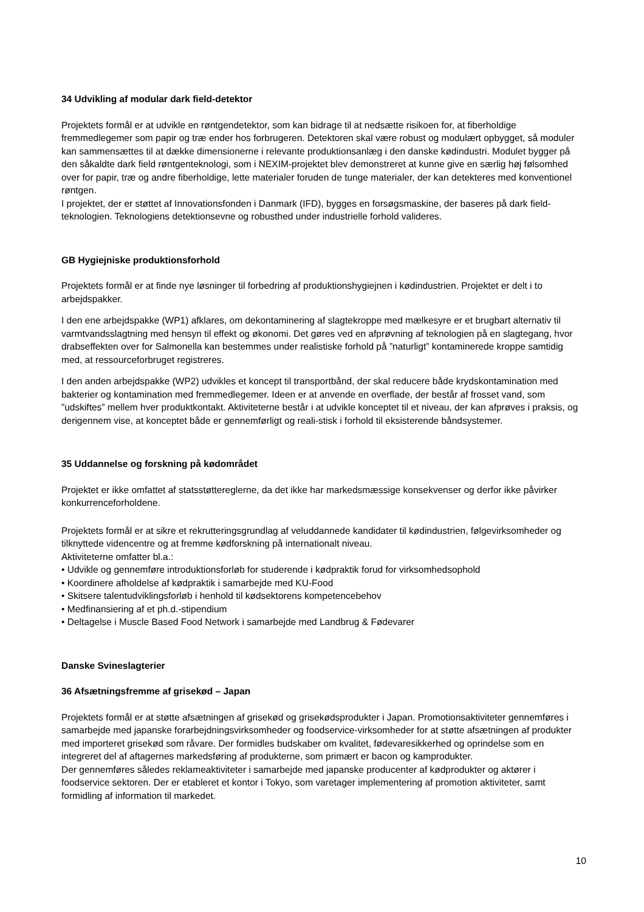34 Udvikling af modular dark field-detektor
Projektets formål er at udvikle en røntgendetektor, som kan bidrage til at nedsætte risikoen for, at fiberholdige fremmedlegemer som papir og træ ender hos forbrugeren. Detektoren skal være robust og modulært opbygget, så moduler kan sammensættes til at dække dimensionerne i relevante produktionsanlæg i den danske kødindustri. Modulet bygger på den såkaldte dark field røntgenteknologi, som i NEXIM-projektet blev demonstreret at kunne give en særlig høj følsomhed over for papir, træ og andre fiberholdige, lette materialer foruden de tunge materialer, der kan detekteres med konventionel røntgen.
I projektet, der er støttet af Innovationsfonden i Danmark (IFD), bygges en forsøgsmaskine, der baseres på dark field-teknologien. Teknologiens detektionsevne og robusthed under industrielle forhold valideres.
GB Hygiejniske produktionsforhold
Projektets formål er at finde nye løsninger til forbedring af produktionshygiejnen i kødindustrien. Projektet er delt i to arbejdspakker.
I den ene arbejdspakke (WP1) afklares, om dekontaminering af slagtekroppe med mælkesyre er et brugbart alternativ til varmtvandsslagtning med hensyn til effekt og økonomi. Det gøres ved en afprøvning af teknologien på en slagtegang, hvor drabseffekten over for Salmonella kan bestemmes under realistiske forhold på ”naturligt” kontaminerede kroppe samtidig med, at ressourceforbruget registreres.
I den anden arbejdspakke (WP2) udvikles et koncept til transportbånd, der skal reducere både krydskontamination med bakterier og kontamination med fremmedlegemer. Ideen er at anvende en overflade, der består af frosset vand, som ”udskiftes” mellem hver produktkontakt. Aktiviteterne består i at udvikle konceptet til et niveau, der kan afprøves i praksis, og derigennem vise, at konceptet både er gennemførligt og reali-stisk i forhold til eksisterende båndsystemer.
35 Uddannelse og forskning på kødområdet
Projektet er ikke omfattet af statsstøttereglerne, da det ikke har markedsmæssige konsekvenser og derfor ikke påvirker konkurrenceforholdene.
Projektets formål er at sikre et rekrutteringsgrundlag af veluddannede kandidater til kødindustrien, følgevirksomheder og tilknyttede videncentre og at fremme kødforskning på internationalt niveau.
Aktiviteterne omfatter bl.a.:
• Udvikle og gennemføre introduktionsforløb for studerende i kødpraktik forud for virksomhedsophold
• Koordinere afholdelse af kødpraktik i samarbejde med KU-Food
• Skitsere talentudviklingsforløb i henhold til kødsektorens kompetencebehov
• Medfinansiering af et ph.d.-stipendium
• Deltagelse i Muscle Based Food Network i samarbejde med Landbrug & Fødevarer
Danske Svineslagterier
36 Afsætningsfremme af grisekød – Japan
Projektets formål er at støtte afsætningen af grisekød og grisekødsprodukter i Japan. Promotionsaktiviteter gennemføres i samarbejde med japanske forarbejdningsvirksomheder og foodservice-virksomheder for at støtte afsætningen af produkter med importeret grisekød som råvare. Der formidles budskaber om kvalitet, fødevaresikkerhed og oprindelse som en integreret del af aftagernes markedsføring af produkterne, som primært er bacon og kamprodukter.
Der gennemføres således reklameaktiviteter i samarbejde med japanske producenter af kødprodukter og aktører i foodservice sektoren. Der er etableret et kontor i Tokyo, som varetager implementering af promotion aktiviteter, samt formidling af information til markedet.
10